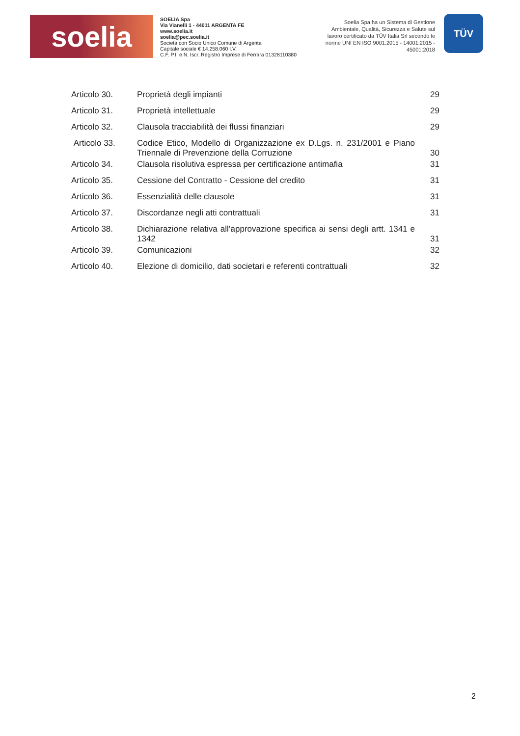soelia
SOELIA Spa
Via Vianelli 1 - 44011 ARGENTA FE
www.soelia.it
soelia@pec.soelia.it
Società con Socio Unico Comune di Argenta
Capitale sociale € 14.258.060 I.V.
C.F. P.I. e N. Iscr. Registro Imprese di Ferrara 01328110380
Soelia Spa ha un Sistema di Gestione Ambientale, Qualità, Sicurezza e Salute sul lavoro certificato da TÜV Italia Srl secondo le norme UNI EN ISO 9001:2015 - 14001:2015 - 45001:2018
TÜV
| Articolo 30. | Proprietà degli impianti | 29 |
| Articolo 31. | Proprietà intellettuale | 29 |
| Articolo 32. | Clausola tracciabilità dei flussi finanziari | 29 |
| Articolo 33. | Codice Etico, Modello di Organizzazione ex D.Lgs. n. 231/2001 e Piano Triennale di Prevenzione della Corruzione | 30 |
| Articolo 34. | Clausola risolutiva espressa per certificazione antimafia | 31 |
| Articolo 35. | Cessione del Contratto - Cessione del credito | 31 |
| Articolo 36. | Essenzialità delle clausole | 31 |
| Articolo 37. | Discordanze negli atti contrattuali | 31 |
| Articolo 38. | Dichiarazione relativa all’approvazione specifica ai sensi degli artt. 1341 e 1342 | 31 |
| Articolo 39. | Comunicazioni | 32 |
| Articolo 40. | Elezione di domicilio, dati societari e referenti contrattuali | 32 |
2